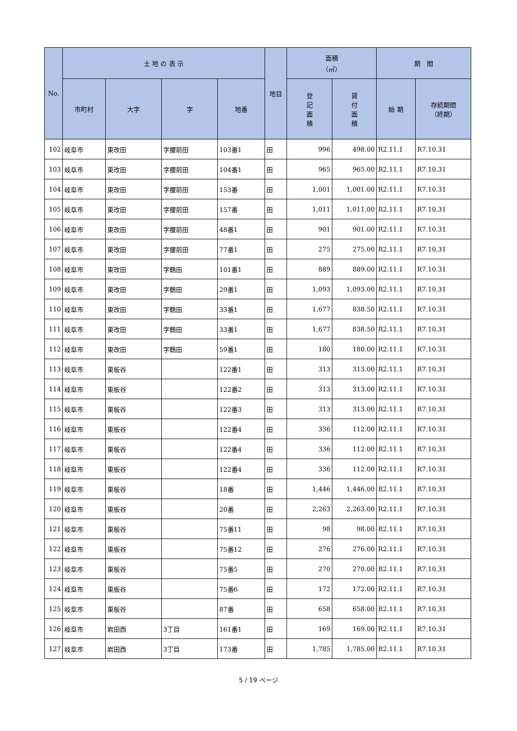| No. | 土 地 の 表 示 | | | | 地目 | 面積 （㎡） | | 期 間 | |
| --- | --- | --- | --- | --- | --- | --- | --- | --- | --- |
| | 市町村 | 大字 | 字 | 地番 | | 登 記 面 積 | 貸 付 面 積 | 始 期 | 存続期間 （終期） |
| 102 | 岐阜市 | 東改田 | 字腰前田 | 103番1 | 田 | 996 | 498.00 | R2.11.1 | R7.10.31 |
| 103 | 岐阜市 | 東改田 | 字腰前田 | 104番1 | 田 | 965 | 965.00 | R2.11.1 | R7.10.31 |
| 104 | 岐阜市 | 東改田 | 字腰前田 | 153番 | 田 | 1,001 | 1,001.00 | R2.11.1 | R7.10.31 |
| 105 | 岐阜市 | 東改田 | 字腰前田 | 157番 | 田 | 1,011 | 1,011.00 | R2.11.1 | R7.10.31 |
| 106 | 岐阜市 | 東改田 | 字腰前田 | 48番1 | 田 | 901 | 901.00 | R2.11.1 | R7.10.31 |
| 107 | 岐阜市 | 東改田 | 字腰前田 | 77番1 | 田 | 275 | 275.00 | R2.11.1 | R7.10.31 |
| 108 | 岐阜市 | 東改田 | 字鶴田 | 101番1 | 田 | 889 | 889.00 | R2.11.1 | R7.10.31 |
| 109 | 岐阜市 | 東改田 | 字鶴田 | 29番1 | 田 | 1,093 | 1,093.00 | R2.11.1 | R7.10.31 |
| 110 | 岐阜市 | 東改田 | 字鶴田 | 33番1 | 田 | 1,677 | 838.50 | R2.11.1 | R7.10.31 |
| 111 | 岐阜市 | 東改田 | 字鶴田 | 33番1 | 田 | 1,677 | 838.50 | R2.11.1 | R7.10.31 |
| 112 | 岐阜市 | 東改田 | 字鶴田 | 59番1 | 田 | 180 | 180.00 | R2.11.1 | R7.10.31 |
| 113 | 岐阜市 | 東板谷 | | 122番1 | 田 | 313 | 313.00 | R2.11.1 | R7.10.31 |
| 114 | 岐阜市 | 東板谷 | | 122番2 | 田 | 313 | 313.00 | R2.11.1 | R7.10.31 |
| 115 | 岐阜市 | 東板谷 | | 122番3 | 田 | 313 | 313.00 | R2.11.1 | R7.10.31 |
| 116 | 岐阜市 | 東板谷 | | 122番4 | 田 | 336 | 112.00 | R2.11.1 | R7.10.31 |
| 117 | 岐阜市 | 東板谷 | | 122番4 | 田 | 336 | 112.00 | R2.11.1 | R7.10.31 |
| 118 | 岐阜市 | 東板谷 | | 122番4 | 田 | 336 | 112.00 | R2.11.1 | R7.10.31 |
| 119 | 岐阜市 | 東板谷 | | 18番 | 田 | 1,446 | 1,446.00 | R2.11.1 | R7.10.31 |
| 120 | 岐阜市 | 東板谷 | | 20番 | 田 | 2,263 | 2,263.00 | R2.11.1 | R7.10.31 |
| 121 | 岐阜市 | 東板谷 | | 75番11 | 田 | 98 | 98.00 | R2.11.1 | R7.10.31 |
| 122 | 岐阜市 | 東板谷 | | 75番12 | 田 | 276 | 276.00 | R2.11.1 | R7.10.31 |
| 123 | 岐阜市 | 東板谷 | | 75番5 | 田 | 270 | 270.00 | R2.11.1 | R7.10.31 |
| 124 | 岐阜市 | 東板谷 | | 75番6 | 田 | 172 | 172.00 | R2.11.1 | R7.10.31 |
| 125 | 岐阜市 | 東板谷 | | 87番 | 田 | 658 | 658.00 | R2.11.1 | R7.10.31 |
| 126 | 岐阜市 | 岩田西 | 3丁目 | 161番1 | 田 | 169 | 169.00 | R2.11.1 | R7.10.31 |
| 127 | 岐阜市 | 岩田西 | 3丁目 | 173番 | 田 | 1,785 | 1,785.00 | R2.11.1 | R7.10.31 |
5 / 19 ページ